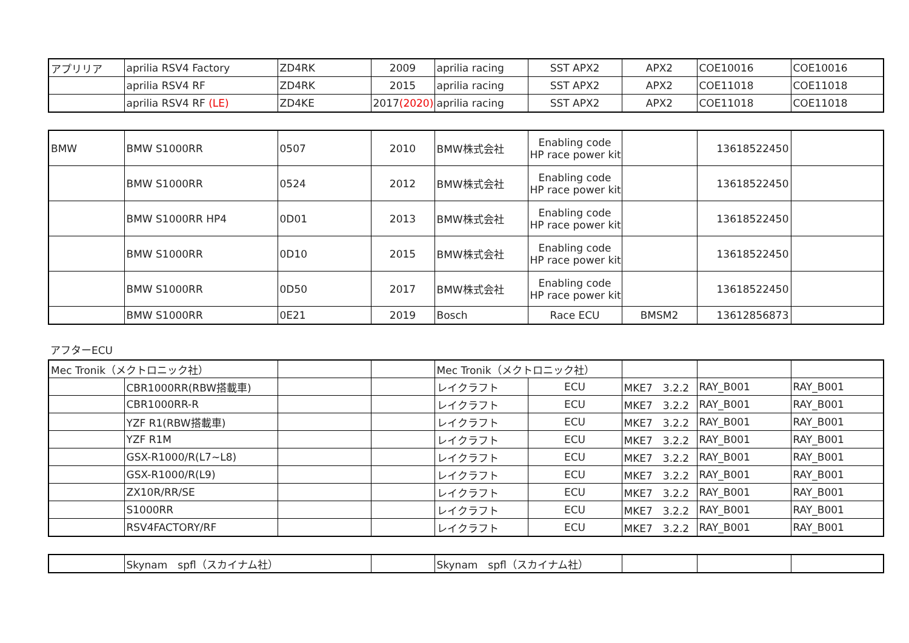| アプリリア | aprilia RSV4 Factory | ZD4RK | 2009 | aprilia racing | SST APX2 | APX2 | COE10016 | COE10016 |
| | aprilia RSV4 RF | ZD4RK | 2015 | aprilia racing | SST APX2 | APX2 | COE11018 | COE11018 |
| | aprilia RSV4 RF (LE) | ZD4KE | 2017 (2020) | aprilia racing | SST APX2 | APX2 | COE11018 | COE11018 |
| BMW | BMW S1000RR | 0507 | 2010 | BMW株式会社 | Enabling code HP race power kit | | 13618522450 | |
| | BMW S1000RR | 0524 | 2012 | BMW株式会社 | Enabling code HP race power kit | | 13618522450 | |
| | BMW S1000RR HP4 | 0D01 | 2013 | BMW株式会社 | Enabling code HP race power kit | | 13618522450 | |
| | BMW S1000RR | 0D10 | 2015 | BMW株式会社 | Enabling code HP race power kit | | 13618522450 | |
| | BMW S1000RR | 0D50 | 2017 | BMW株式会社 | Enabling code HP race power kit | | 13618522450 | |
| | BMW S1000RR | 0E21 | 2019 | Bosch | Race ECU | BMSM2 | 13612856873 | |
アフターECU
| Mec Tronik（メクトロニック社） | | | | Mec Tronik（メクトロニック社） | | | | |
| | CBR1000RR(RBW搭載車) | | | レイクラフト | ECU | MKE7 3.2.2 | RAY_B001 | RAY_B001 |
| | CBR1000RR-R | | | レイクラフト | ECU | MKE7 3.2.2 | RAY_B001 | RAY_B001 |
| | YZF R1(RBW搭載車) | | | レイクラフト | ECU | MKE7 3.2.2 | RAY_B001 | RAY_B001 |
| | YZF R1M | | | レイクラフト | ECU | MKE7 3.2.2 | RAY_B001 | RAY_B001 |
| | GSX-R1000/R(L7~L8) | | | レイクラフト | ECU | MKE7 3.2.2 | RAY_B001 | RAY_B001 |
| | GSX-R1000/R(L9) | | | レイクラフト | ECU | MKE7 3.2.2 | RAY_B001 | RAY_B001 |
| | ZX10R/RR/SE | | | レイクラフト | ECU | MKE7 3.2.2 | RAY_B001 | RAY_B001 |
| | S1000RR | | | レイクラフト | ECU | MKE7 3.2.2 | RAY_B001 | RAY_B001 |
| | RSV4FACTORY/RF | | | レイクラフト | ECU | MKE7 3.2.2 | RAY_B001 | RAY_B001 |
| | Skynam spfl（スカイナム社） | | Skynam spfl（スカイナム社） | | | |